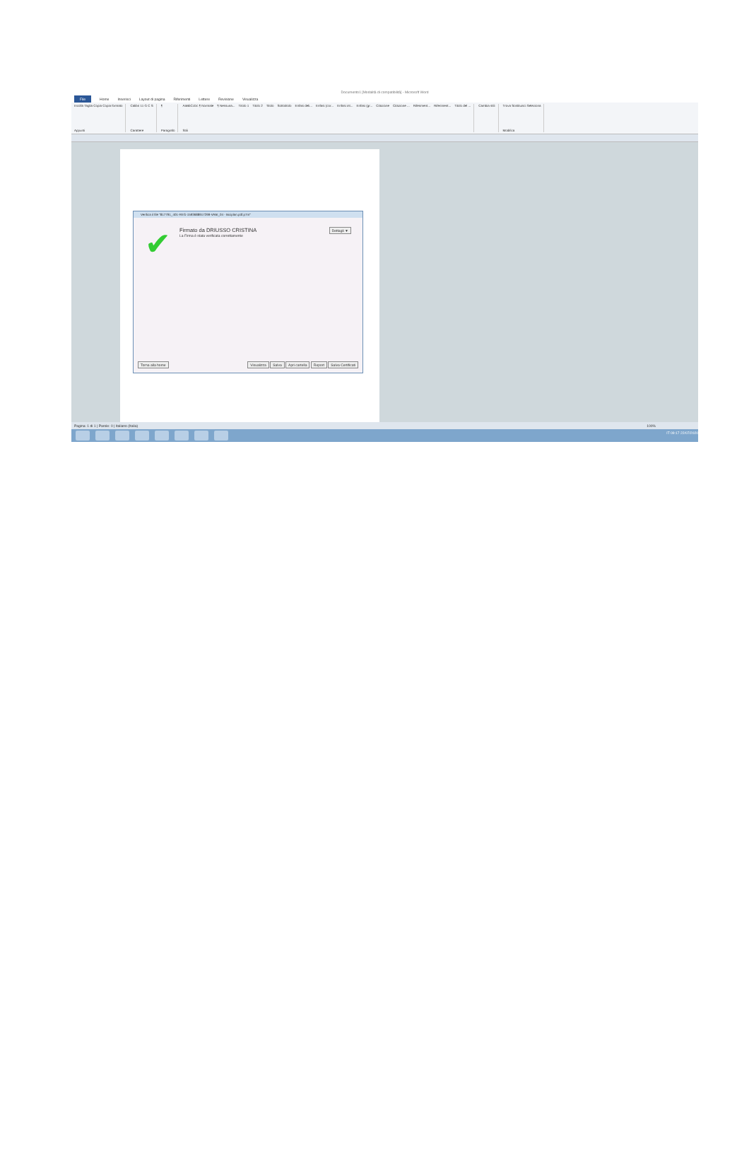Documento1 [Modalità di compatibilità] - Microsoft Word
File Home Inserisci Layout di pagina Riferimenti Lettere Revisione Visualizza
Incolla Taglia Copia Copia formato
Appunti
Calibri 11 G C S
Carattere
¶
Paragrafo
AaBbCcDc ¶ Normale ¶ Nessuna... Titolo 1 Titolo 2 Titolo Sottotitolo Enfasi deli... Enfasi (cor... Enfasi int... Enfasi (gr... Citazione Citazione ... Riferiment... Riferiment... Titolo del ...
Stili
Cambia stili Trova Sostituisci Seleziona
Modifica
Verifica il file "817791_401-REG-1593688917299-VABI_04 - Biciplan.pdf.p7m"
✔
Firmato da DRIUSSO CRISTINA
La Firma è stata verificata correttamente
Dettagli ▼
Torna alla home Visualizza Salva Apri cartella Report Salva Certificati
Pagina: 1 di 1 | Parole: 0 | Italiano (Italia) 100%
IT 09:17 22/07/2020